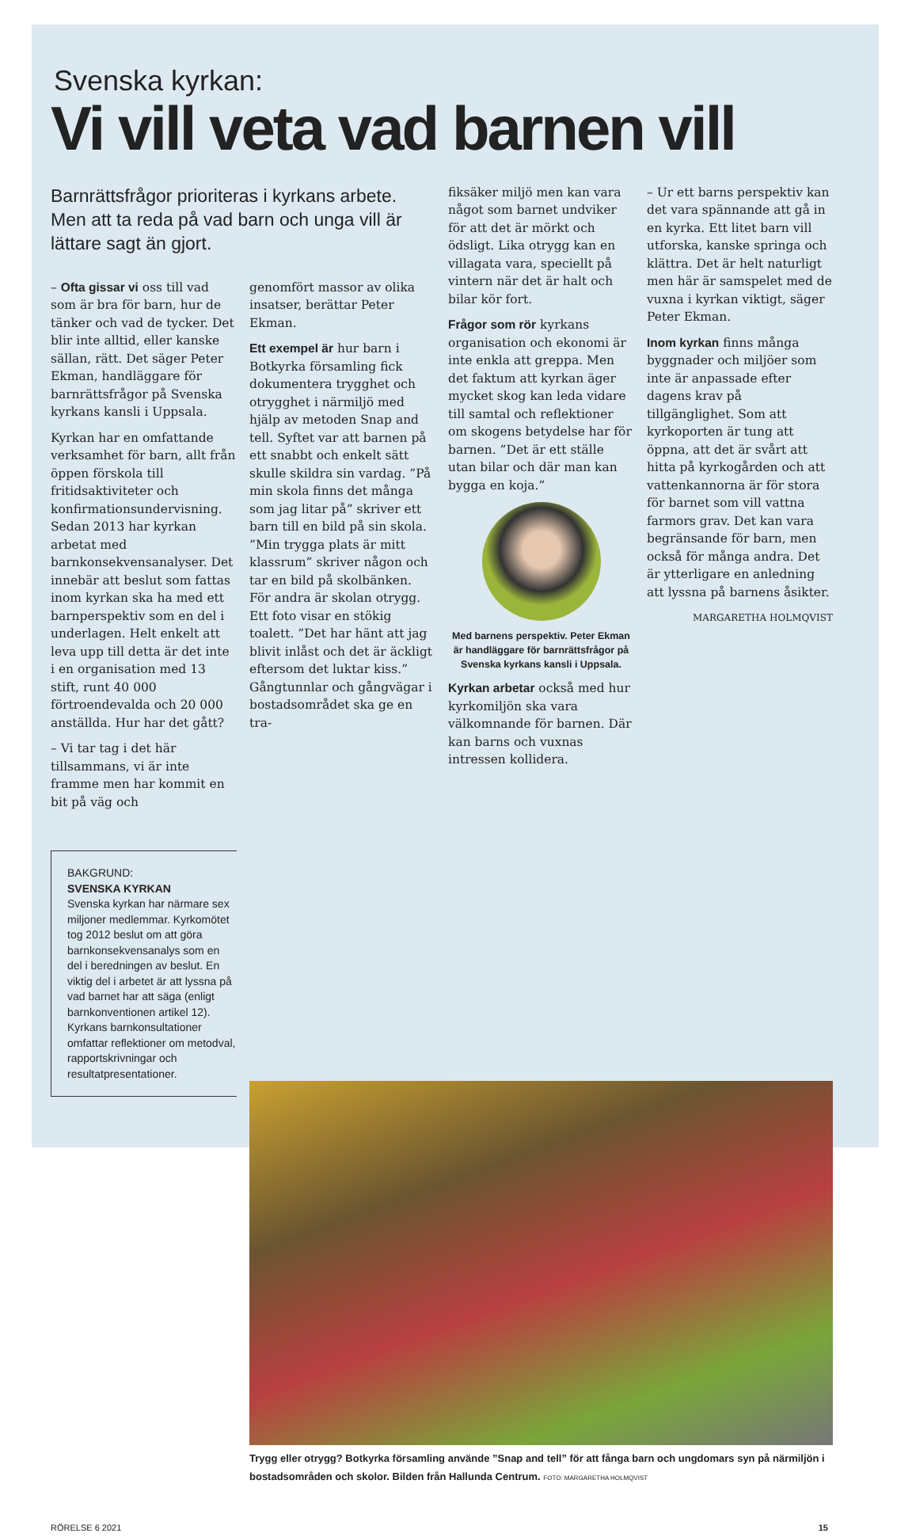Svenska kyrkan:
Vi vill veta vad barnen vill
Barnrättsfrågor prioriteras i kyrkans arbete. Men att ta reda på vad barn och unga vill är lättare sagt än gjort.
– Ofta gissar vi oss till vad som är bra för barn, hur de tänker och vad de tycker. Det blir inte alltid, eller kanske sällan, rätt. Det säger Peter Ekman, handläggare för barnrättsfrågor på Svenska kyrkans kansli i Uppsala.
Kyrkan har en omfattande verksamhet för barn, allt från öppen förskola till fritidsaktiviteter och konfirmationsundervisning. Sedan 2013 har kyrkan arbetat med barnkonsekvensanalyser. Det innebär att beslut som fattas inom kyrkan ska ha med ett barnperspektiv som en del i underlagen. Helt enkelt att leva upp till detta är det inte i en organisation med 13 stift, runt 40 000 förtroendevalda och 20 000 anställda. Hur har det gått?
– Vi tar tag i det här tillsammans, vi är inte framme men har kommit en bit på väg och
BAKGRUND:
SVENSKA KYRKAN
Svenska kyrkan har närmare sex miljoner medlemmar. Kyrkomötet tog 2012 beslut om att göra barnkonsekvensanalys som en del i beredningen av beslut. En viktig del i arbetet är att lyssna på vad barnet har att säga (enligt barnkonventionen artikel 12). Kyrkans barnkonsultationer omfattar reflektioner om metodval, rapportskrivningar och resultatpresentationer.
genomfört massor av olika insatser, berättar Peter Ekman.
Ett exempel är hur barn i Botkyrka församling fick dokumentera trygghet och otrygghet i närmiljö med hjälp av metoden Snap and tell. Syftet var att barnen på ett snabbt och enkelt sätt skulle skildra sin vardag. ”På min skola finns det många som jag litar på” skriver ett barn till en bild på sin skola. ”Min trygga plats är mitt klassrum” skriver någon och tar en bild på skolbänken. För andra är skolan otrygg. Ett foto visar en stökig toalett. ”Det har hänt att jag blivit inlåst och det är äckligt eftersom det luktar kiss.” Gångtunnlar och gångvägar i bostadsområdet ska ge en tra-
fiksäker miljö men kan vara något som barnet undviker för att det är mörkt och ödsligt. Lika otrygg kan en villagata vara, speciellt på vintern när det är halt och bilar kör fort.
Frågor som rör kyrkans organisation och ekonomi är inte enkla att greppa. Men det faktum att kyrkan äger mycket skog kan leda vidare till samtal och reflektioner om skogens betydelse har för barnen. ”Det är ett ställe utan bilar och där man kan bygga en koja.”
Med barnens perspektiv. Peter Ekman är handläggare för barnrättsfrågor på Svenska kyrkans kansli i Uppsala.
Kyrkan arbetar också med hur kyrkomiljön ska vara välkomnande för barnen. Där kan barns och vuxnas intressen kollidera.
– Ur ett barns perspektiv kan det vara spännande att gå in en kyrka. Ett litet barn vill utforska, kanske springa och klättra. Det är helt naturligt men här är samspelet med de vuxna i kyrkan viktigt, säger Peter Ekman.
Inom kyrkan finns många byggnader och miljöer som inte är anpassade efter dagens krav på tillgänglighet. Som att kyrkoporten är tung att öppna, att det är svårt att hitta på kyrkogården och att vattenkannorna är för stora för barnet som vill vattna farmors grav. Det kan vara begränsande för barn, men också för många andra. Det är ytterligare en anledning att lyssna på barnens åsikter.
MARGARETHA HOLMQVIST
Trygg eller otrygg? Botkyrka församling använde ”Snap and tell” för att fånga barn och ungdomars syn på närmiljön i bostadsområden och skolor. Bilden från Hallunda Centrum. FOTO: MARGARETHA HOLMQVIST
RÖRELSE 6 2021 15